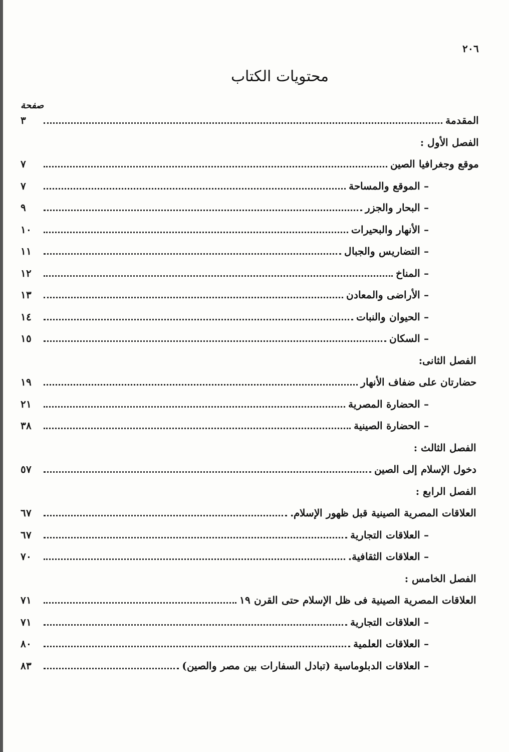٢٠٦
محتويات الكتاب
صفحة
المقدمة ٣
الفصل الأول :
موقع وجغرافيا الصين ٧
– الموقع والمساحة ٧
– البحار والجزر ٩
– الأنهار والبحيرات ١٠
– التضاريس والجبال ١١
– المناخ ١٢
– الأراضى والمعادن ١٣
– الحيوان والنبات ١٤
– السكان ١٥
الفصل الثانى:
حضارتان على ضفاف الأنهار ١٩
– الحضارة المصرية ٢١
– الحضارة الصينية ٣٨
الفصل الثالث :
دخول الإسلام إلى الصين ٥٧
الفصل الرابع :
العلاقات المصرية الصينية قبل ظهور الإسلام. ٦٧
– العلاقات التجارية ٦٧
– العلاقات الثقافية. ٧٠
الفصل الخامس :
العلاقات المصرية الصينية فى ظل الإسلام حتى القرن ١٩ ٧١
– العلاقات التجارية ٧١
– العلاقات العلمية ٨٠
– العلاقات الدبلوماسية (تبادل السفارات بين مصر والصين) ٨٣